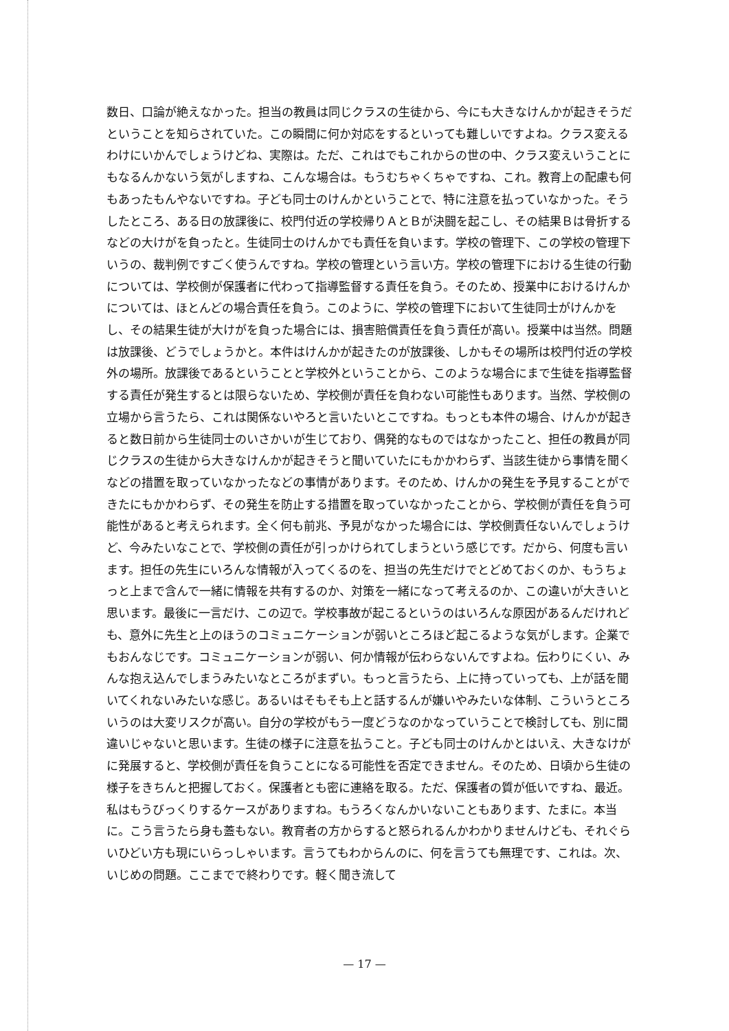数日、口論が絶えなかった。担当の教員は同じクラスの生徒から、今にも大きなけんかが起きそうだということを知らされていた。この瞬間に何か対応をするといっても難しいですよね。クラス変えるわけにいかんでしょうけどね、実際は。ただ、これはでもこれからの世の中、クラス変えいうことにもなるんかないう気がしますね、こんな場合は。もうむちゃくちゃですね、これ。教育上の配慮も何もあったもんやないですね。子ども同士のけんかということで、特に注意を払っていなかった。そうしたところ、ある日の放課後に、校門付近の学校帰りＡとＢが決闘を起こし、その結果Ｂは骨折するなどの大けがを負ったと。生徒同士のけんかでも責任を負います。学校の管理下、この学校の管理下いうの、裁判例ですごく使うんですね。学校の管理という言い方。学校の管理下における生徒の行動については、学校側が保護者に代わって指導監督する責任を負う。そのため、授業中におけるけんかについては、ほとんどの場合責任を負う。このように、学校の管理下において生徒同士がけんかをし、その結果生徒が大けがを負った場合には、損害賠償責任を負う責任が高い。授業中は当然。問題は放課後、どうでしょうかと。本件はけんかが起きたのが放課後、しかもその場所は校門付近の学校外の場所。放課後であるということと学校外ということから、このような場合にまで生徒を指導監督する責任が発生するとは限らないため、学校側が責任を負わない可能性もあります。当然、学校側の立場から言うたら、これは関係ないやろと言いたいとこですね。もっとも本件の場合、けんかが起きると数日前から生徒同士のいさかいが生じており、偶発的なものではなかったこと、担任の教員が同じクラスの生徒から大きなけんかが起きそうと聞いていたにもかかわらず、当該生徒から事情を聞くなどの措置を取っていなかったなどの事情があります。そのため、けんかの発生を予見することができたにもかかわらず、その発生を防止する措置を取っていなかったことから、学校側が責任を負う可能性があると考えられます。全く何も前兆、予見がなかった場合には、学校側責任ないんでしょうけど、今みたいなことで、学校側の責任が引っかけられてしまうという感じです。だから、何度も言います。担任の先生にいろんな情報が入ってくるのを、担当の先生だけでとどめておくのか、もうちょっと上まで含んで一緒に情報を共有するのか、対策を一緒になって考えるのか、この違いが大きいと思います。最後に一言だけ、この辺で。学校事故が起こるというのはいろんな原因があるんだけれども、意外に先生と上のほうのコミュニケーションが弱いところほど起こるような気がします。企業でもおんなじです。コミュニケーションが弱い、何か情報が伝わらないんですよね。伝わりにくい、みんな抱え込んでしまうみたいなところがまずい。もっと言うたら、上に持っていっても、上が話を聞いてくれないみたいな感じ。あるいはそもそも上と話するんが嫌いやみたいな体制、こういうところいうのは大変リスクが高い。自分の学校がもう一度どうなのかなっていうことで検討しても、別に間違いじゃないと思います。生徒の様子に注意を払うこと。子ども同士のけんかとはいえ、大きなけがに発展すると、学校側が責任を負うことになる可能性を否定できません。そのため、日頃から生徒の様子をきちんと把握しておく。保護者とも密に連絡を取る。ただ、保護者の質が低いですね、最近。私はもうびっくりするケースがありますね。もうろくなんかいないこともあります、たまに。本当に。こう言うたら身も蓋もない。教育者の方からすると怒られるんかわかりませんけども、それぐらいひどい方も現にいらっしゃいます。言うてもわからんのに、何を言うても無理です、これは。次、いじめの問題。ここまでで終わりです。軽く聞き流して
— 17 —